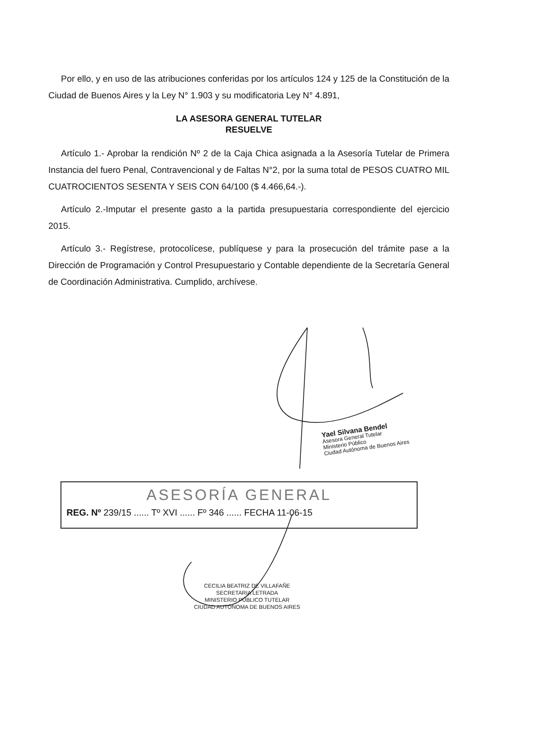Por ello, y en uso de las atribuciones conferidas por los artículos 124 y 125 de la Constitución de la Ciudad de Buenos Aires y la Ley N° 1.903 y su modificatoria Ley N° 4.891,
LA ASESORA GENERAL TUTELAR
RESUELVE
Artículo 1.- Aprobar la rendición Nº 2 de la Caja Chica asignada a la Asesoría Tutelar de Primera Instancia del fuero Penal, Contravencional y de Faltas N°2, por la suma total de PESOS CUATRO MIL CUATROCIENTOS SESENTA Y SEIS CON 64/100 ($ 4.466,64.-).
Artículo 2.-Imputar el presente gasto a la partida presupuestaria correspondiente del ejercicio 2015.
Artículo 3.- Regístrese, protocolícese, publíquese y para la prosecución del trámite pase a la Dirección de Programación y Control Presupuestario y Contable dependiente de la Secretaría General de Coordinación Administrativa. Cumplido, archívese.
Yael Silvana Bendel
Asesora General Tutelar
Ministerio Público
Ciudad Autónoma de Buenos Aires
ASESORÍA GENERAL
REG. Nº 239/15 ...... Tº XVI ...... Fº 346 ...... FECHA 11-06-15
CECILIA BEATRIZ DE VILLAFAÑE
SECRETARIA LETRADA
MINISTERIO PÚBLICO TUTELAR
CIUDAD AUTÓNOMA DE BUENOS AIRES